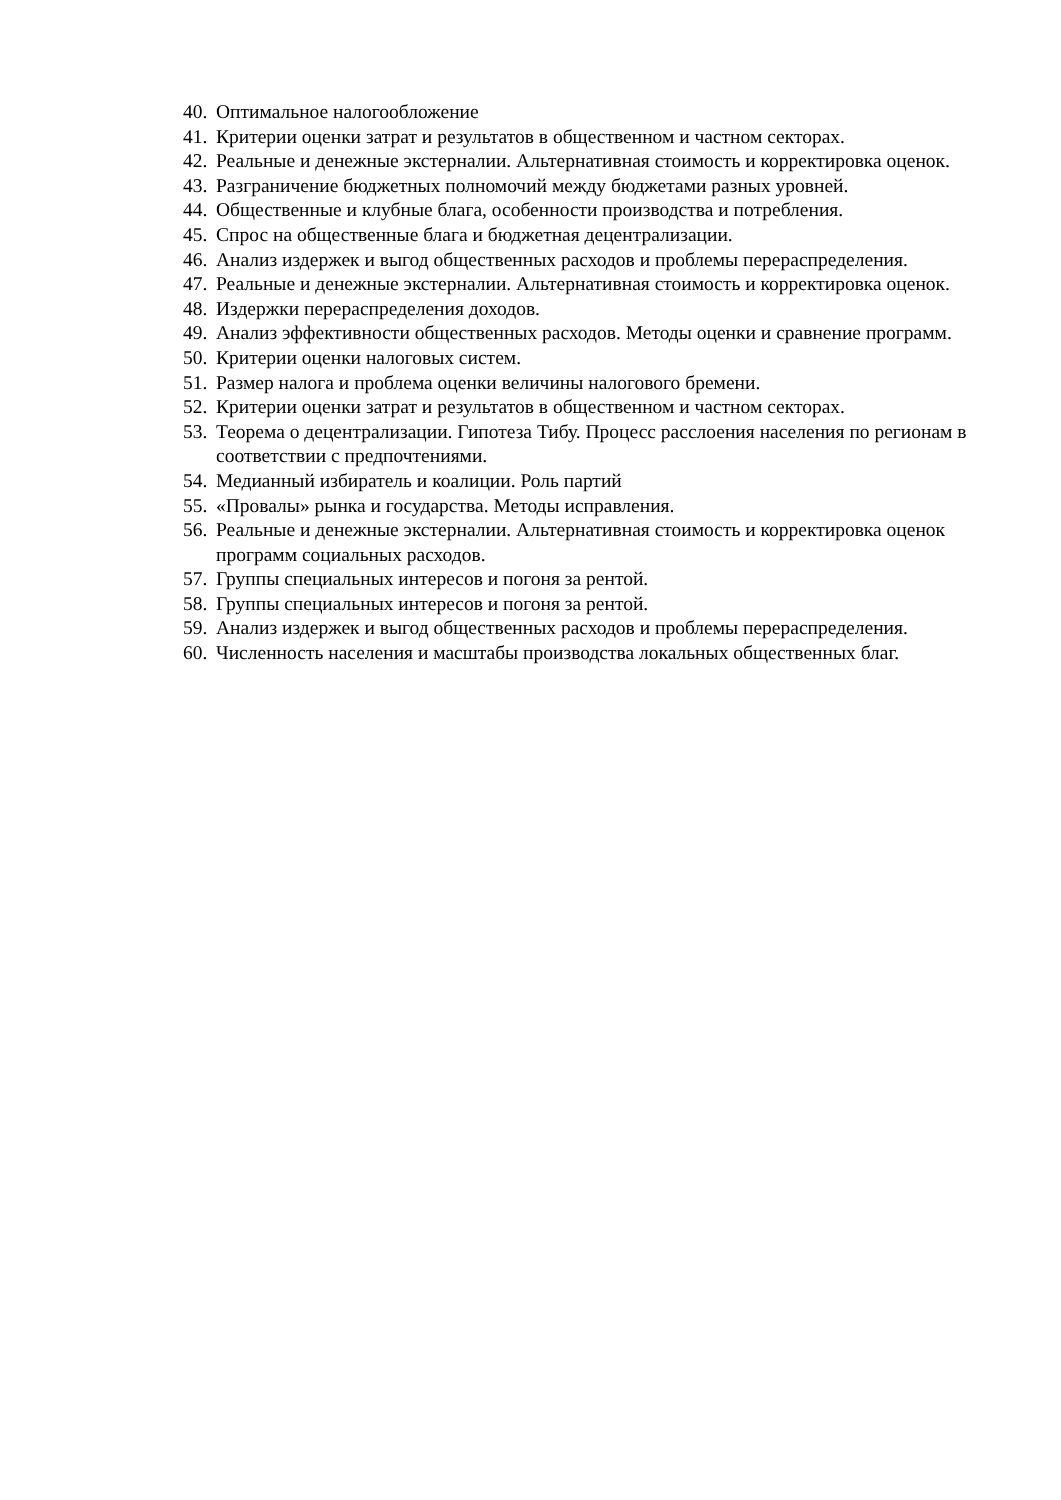40. Оптимальное налогообложение
41. Критерии оценки затрат и результатов в общественном и частном секторах.
42. Реальные и денежные экстерналии. Альтернативная стоимость и корректировка оценок.
43. Разграничение бюджетных полномочий между бюджетами разных уровней.
44. Общественные и клубные блага, особенности производства и потребления.
45. Спрос на общественные блага и бюджетная децентрализации.
46. Анализ издержек и выгод общественных расходов и проблемы перераспределения.
47. Реальные и денежные экстерналии. Альтернативная стоимость и корректировка оценок.
48. Издержки перераспределения доходов.
49. Анализ эффективности общественных расходов. Методы оценки и сравнение программ.
50. Критерии оценки налоговых систем.
51. Размер налога и проблема оценки величины налогового бремени.
52. Критерии оценки затрат и результатов в общественном и частном секторах.
53. Теорема о децентрализации. Гипотеза Тибу. Процесс расслоения населения по регионам в соответствии с предпочтениями.
54. Медианный избиратель и коалиции. Роль партий
55. «Провалы» рынка и государства. Методы исправления.
56. Реальные и денежные экстерналии. Альтернативная стоимость и корректировка оценок программ социальных расходов.
57. Группы специальных интересов и погоня за рентой.
58. Группы специальных интересов и погоня за рентой.
59. Анализ издержек и выгод общественных расходов и проблемы перераспределения.
60. Численность населения и масштабы производства локальных общественных благ.